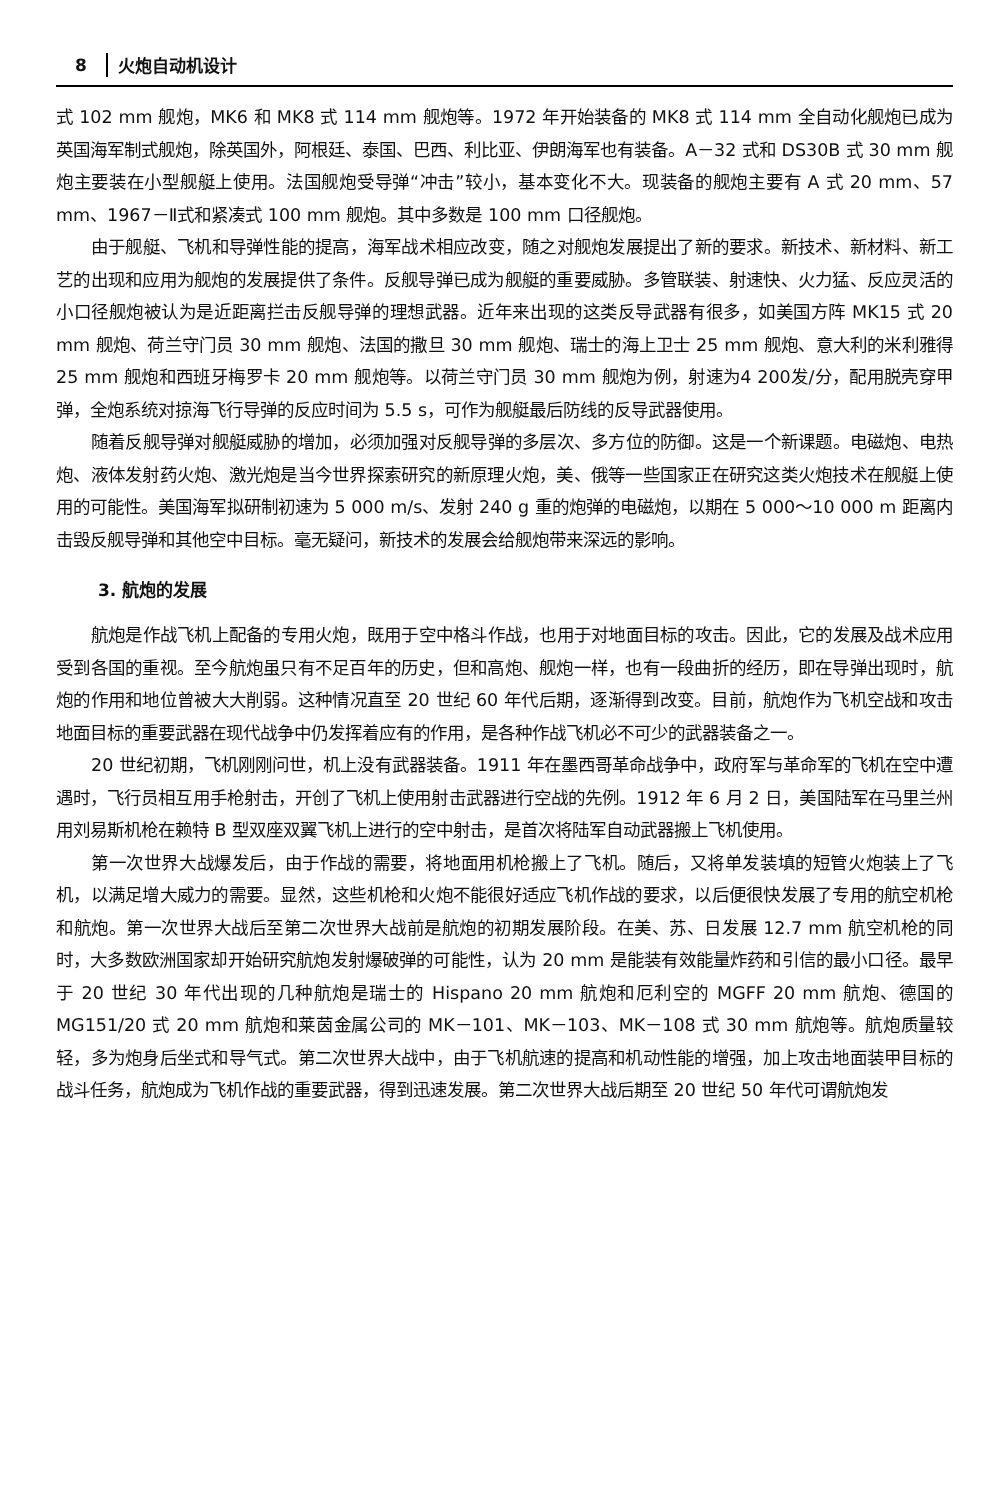8 火炮自动机设计
式 102 mm 舰炮，MK6 和 MK8 式 114 mm 舰炮等。1972 年开始装备的 MK8 式 114 mm 全自动化舰炮已成为英国海军制式舰炮，除英国外，阿根廷、泰国、巴西、利比亚、伊朗海军也有装备。A－32 式和 DS30B 式 30 mm 舰炮主要装在小型舰艇上使用。法国舰炮受导弹“冲击”较小，基本变化不大。现装备的舰炮主要有 A 式 20 mm、57 mm、1967－Ⅱ式和紧凑式 100 mm 舰炮。其中多数是 100 mm 口径舰炮。
由于舰艇、飞机和导弹性能的提高，海军战术相应改变，随之对舰炮发展提出了新的要求。新技术、新材料、新工艺的出现和应用为舰炮的发展提供了条件。反舰导弹已成为舰艇的重要威胁。多管联装、射速快、火力猛、反应灵活的小口径舰炮被认为是近距离拦击反舰导弹的理想武器。近年来出现的这类反导武器有很多，如美国方阵 MK15 式 20 mm 舰炮、荷兰守门员 30 mm 舰炮、法国的撒旦 30 mm 舰炮、瑞士的海上卫士 25 mm 舰炮、意大利的米利雅得 25 mm 舰炮和西班牙梅罗卡 20 mm 舰炮等。以荷兰守门员 30 mm 舰炮为例，射速为4 200发/分，配用脱壳穿甲弹，全炮系统对掠海飞行导弹的反应时间为 5.5 s，可作为舰艇最后防线的反导武器使用。
随着反舰导弹对舰艇威胁的增加，必须加强对反舰导弹的多层次、多方位的防御。这是一个新课题。电磁炮、电热炮、液体发射药火炮、激光炮是当今世界探索研究的新原理火炮，美、俄等一些国家正在研究这类火炮技术在舰艇上使用的可能性。美国海军拟研制初速为 5 000 m/s、发射 240 g 重的炮弹的电磁炮，以期在 5 000～10 000 m 距离内击毁反舰导弹和其他空中目标。毫无疑问，新技术的发展会给舰炮带来深远的影响。
3. 航炮的发展
航炮是作战飞机上配备的专用火炮，既用于空中格斗作战，也用于对地面目标的攻击。因此，它的发展及战术应用受到各国的重视。至今航炮虽只有不足百年的历史，但和高炮、舰炮一样，也有一段曲折的经历，即在导弹出现时，航炮的作用和地位曾被大大削弱。这种情况直至 20 世纪 60 年代后期，逐渐得到改变。目前，航炮作为飞机空战和攻击地面目标的重要武器在现代战争中仍发挥着应有的作用，是各种作战飞机必不可少的武器装备之一。
20 世纪初期，飞机刚刚问世，机上没有武器装备。1911 年在墨西哥革命战争中，政府军与革命军的飞机在空中遭遇时，飞行员相互用手枪射击，开创了飞机上使用射击武器进行空战的先例。1912 年 6 月 2 日，美国陆军在马里兰州用刘易斯机枪在赖特 B 型双座双翼飞机上进行的空中射击，是首次将陆军自动武器搬上飞机使用。
第一次世界大战爆发后，由于作战的需要，将地面用机枪搬上了飞机。随后，又将单发装填的短管火炮装上了飞机，以满足增大威力的需要。显然，这些机枪和火炮不能很好适应飞机作战的要求，以后便很快发展了专用的航空机枪和航炮。第一次世界大战后至第二次世界大战前是航炮的初期发展阶段。在美、苏、日发展 12.7 mm 航空机枪的同时，大多数欧洲国家却开始研究航炮发射爆破弹的可能性，认为 20 mm 是能装有效能量炸药和引信的最小口径。最早于 20 世纪 30 年代出现的几种航炮是瑞士的 Hispano 20 mm 航炮和厄利空的 MGFF 20 mm 航炮、德国的 MG151/20 式 20 mm 航炮和莱茵金属公司的 MK－101、MK－103、MK－108 式 30 mm 航炮等。航炮质量较轻，多为炮身后坐式和导气式。第二次世界大战中，由于飞机航速的提高和机动性能的增强，加上攻击地面装甲目标的战斗任务，航炮成为飞机作战的重要武器，得到迅速发展。第二次世界大战后期至 20 世纪 50 年代可谓航炮发